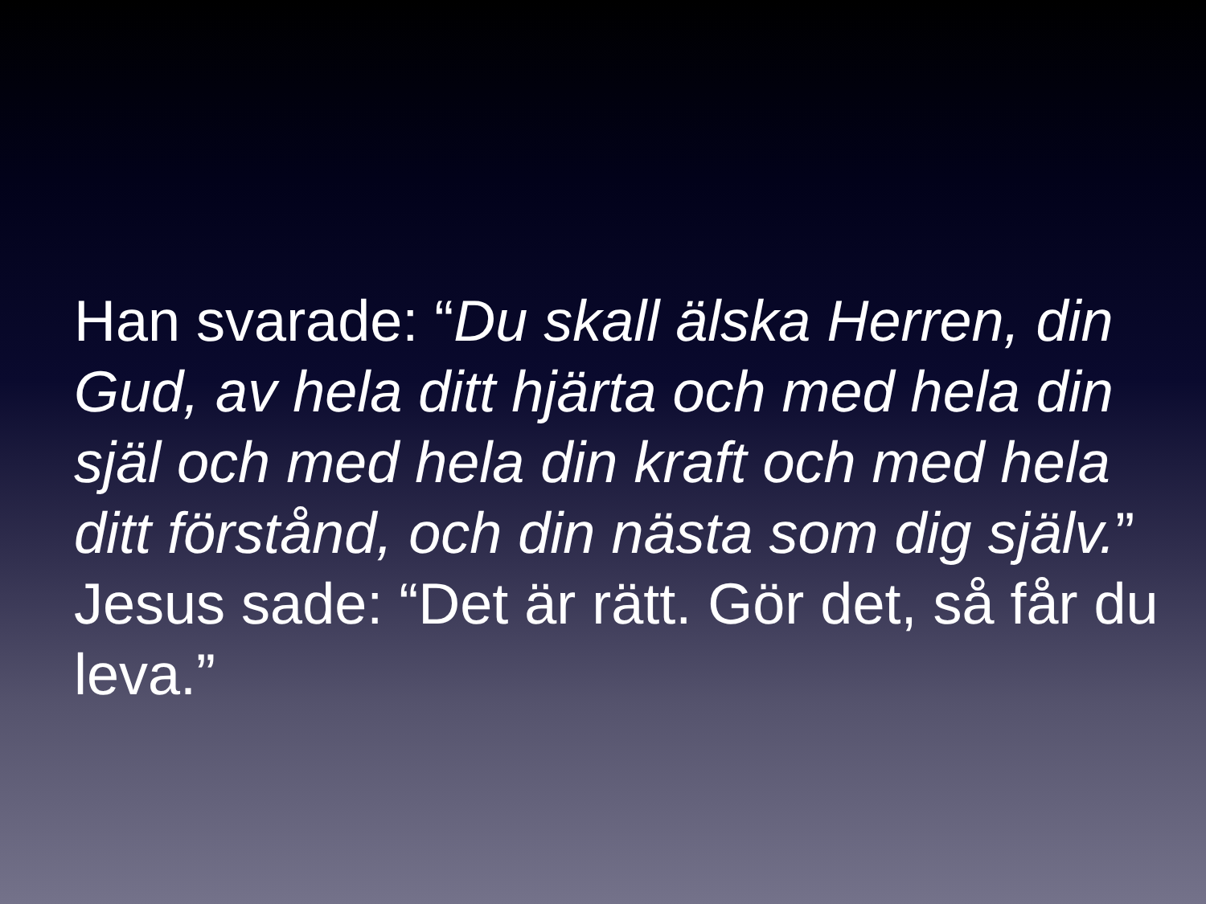Han svarade: “Du skall älska Herren, din Gud, av hela ditt hjärta och med hela din själ och med hela din kraft och med hela ditt förstånd, och din nästa som dig själv.”
Jesus sade: “Det är rätt. Gör det, så får du leva.”